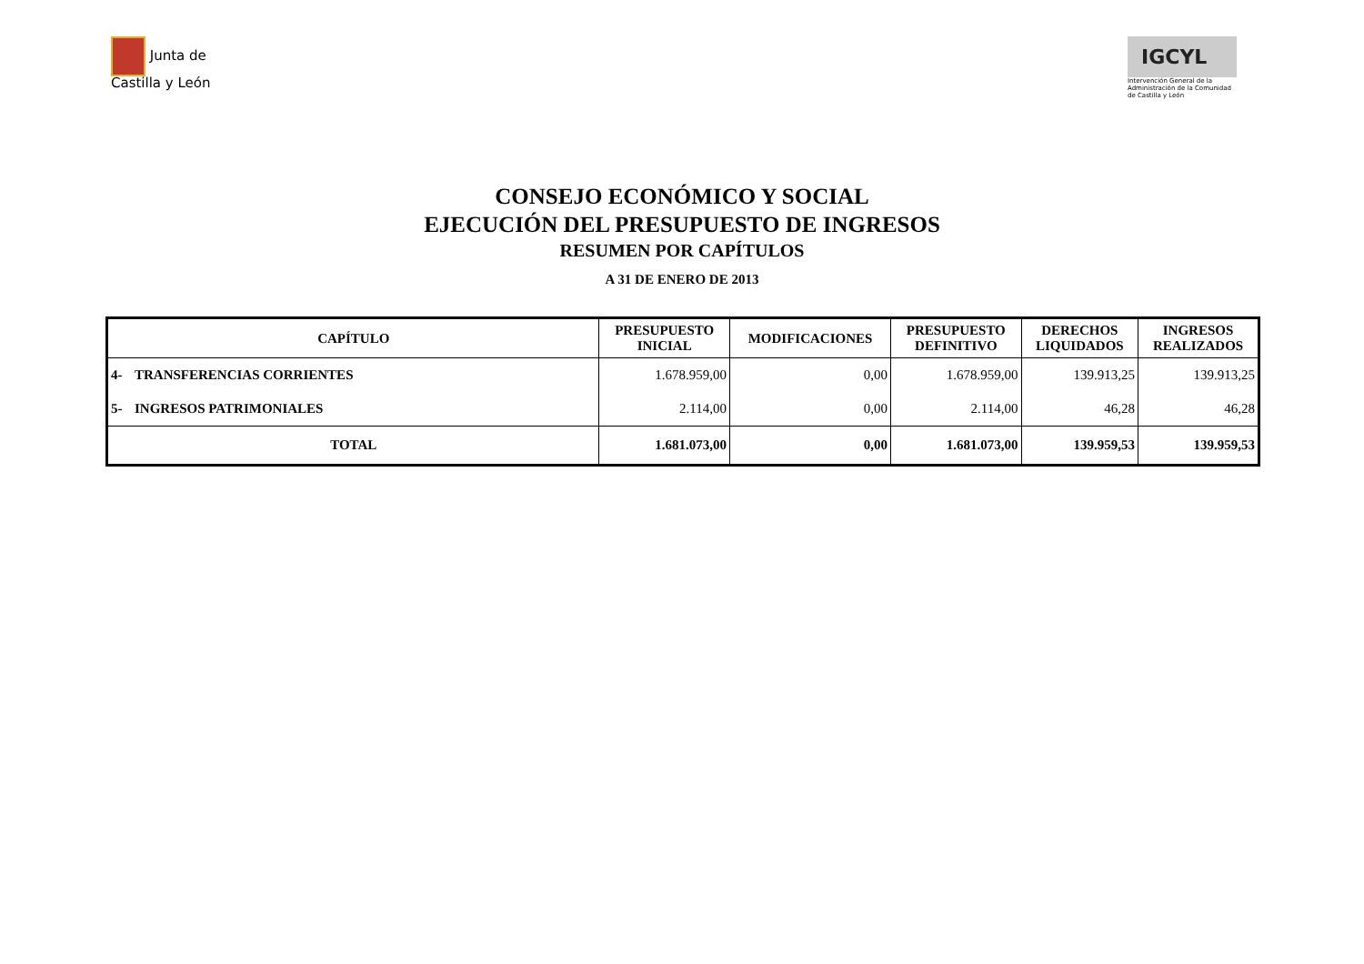Junta de
Castilla y León
IGCYL
Intervención General de la Administración de la Comunidad de Castilla y León
CONSEJO ECONÓMICO Y SOCIAL
EJECUCIÓN DEL PRESUPUESTO DE INGRESOS
RESUMEN POR CAPÍTULOS
A 31 DE ENERO DE 2013
| CAPÍTULO | | PRESUPUESTO INICIAL | MODIFICACIONES | PRESUPUESTO DEFINITIVO | DERECHOS LIQUIDADOS | INGRESOS REALIZADOS |
| --- | --- | --- | --- | --- | --- | --- |
| 4- | TRANSFERENCIAS CORRIENTES | 1.678.959,00 | 0,00 | 1.678.959,00 | 139.913,25 | 139.913,25 |
| 5- | INGRESOS PATRIMONIALES | 2.114,00 | 0,00 | 2.114,00 | 46,28 | 46,28 |
| TOTAL | | 1.681.073,00 | 0,00 | 1.681.073,00 | 139.959,53 | 139.959,53 |